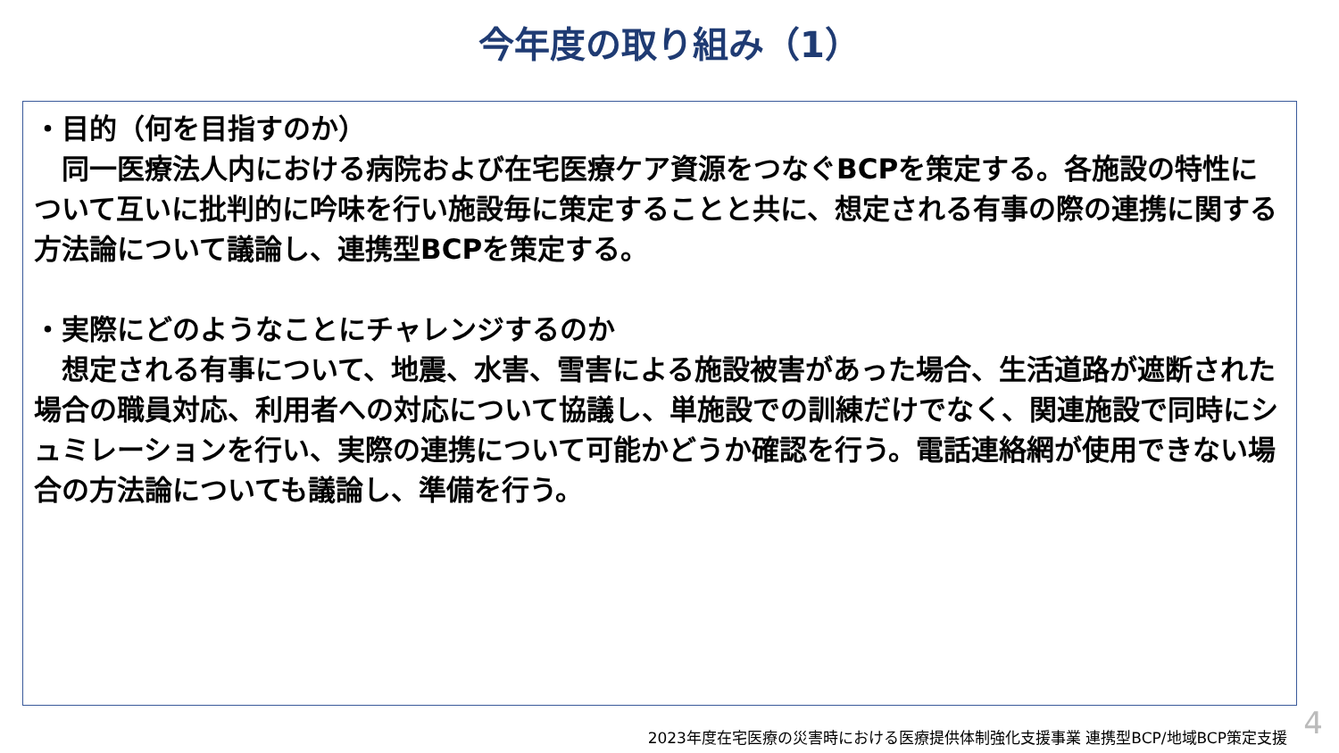今年度の取り組み（1）
・目的（何を目指すのか）
　同一医療法人内における病院および在宅医療ケア資源をつなぐBCPを策定する。各施設の特性について互いに批判的に吟味を行い施設毎に策定することと共に、想定される有事の際の連携に関する方法論について議論し、連携型BCPを策定する。
・実際にどのようなことにチャレンジするのか
　想定される有事について、地震、水害、雪害による施設被害があった場合、生活道路が遮断された場合の職員対応、利用者への対応について協議し、単施設での訓練だけでなく、関連施設で同時にシュミレーションを行い、実際の連携について可能かどうか確認を行う。電話連絡網が使用できない場合の方法論についても議論し、準備を行う。
2023年度在宅医療の災害時における医療提供体制強化支援事業 連携型BCP/地域BCP策定支援
4